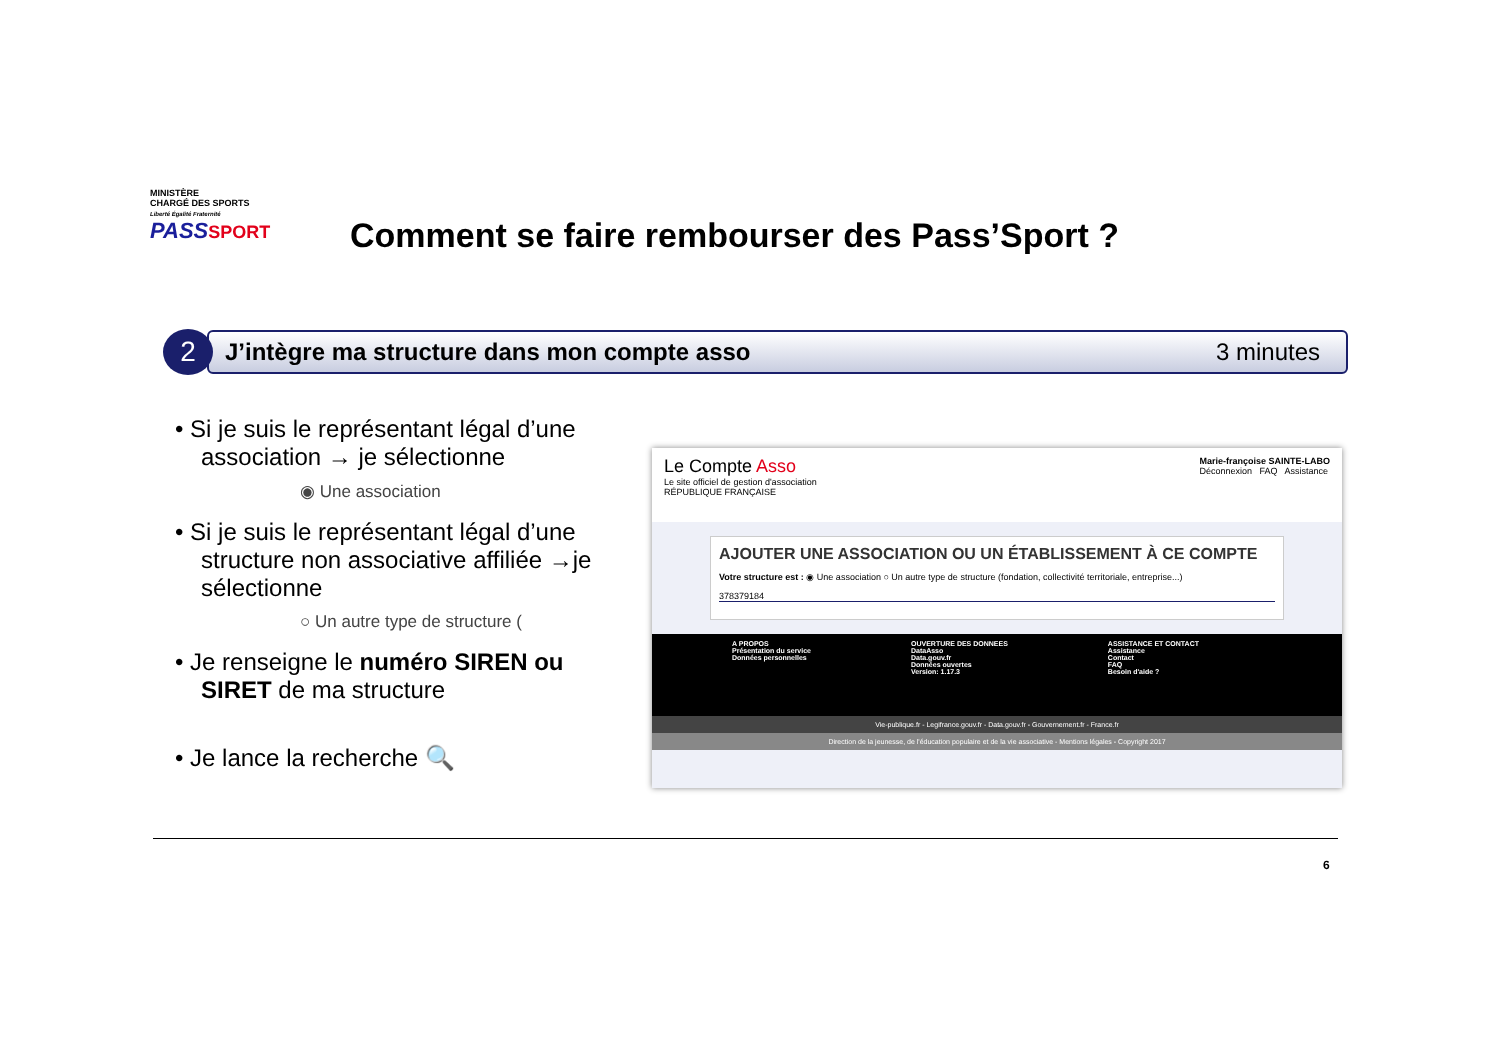MINISTÈRE
CHARGÉ DES SPORTS
Liberté Égalité Fraternité
PASS SPORT
Comment se faire rembourser des Pass’Sport ?
2
J’intègre ma structure dans mon compte asso 3 minutes
• Si je suis le représentant légal d’une association → je sélectionne
◉ Une association
• Si je suis le représentant légal d’une structure non associative affiliée →je sélectionne
○ Un autre type de structure (
• Je renseigne le numéro SIREN ou SIRET de ma structure
• Je lance la recherche 🔍
Le Compte Asso
Le site officiel de gestion d'association
RÉPUBLIQUE FRANÇAISE
Marie-françoise SAINTE-LABO
Déconnexion FAQ Assistance
AJOUTER UNE ASSOCIATION OU UN ÉTABLISSEMENT À CE COMPTE
Votre structure est : ◉ Une association ○ Un autre type de structure (fondation, collectivité territoriale, entreprise...)
378379184
A PROPOS
Présentation du service
Données personnelles
OUVERTURE DES DONNEES
DataAsso
Data.gouv.fr
Données ouvertes
Version: 1.17.3
ASSISTANCE ET CONTACT
Assistance
Contact
FAQ
Besoin d'aide ?
Vie-publique.fr - Legifrance.gouv.fr - Data.gouv.fr - Gouvernement.fr - France.fr
Direction de la jeunesse, de l'éducation populaire et de la vie associative - Mentions légales - Copyright 2017
6